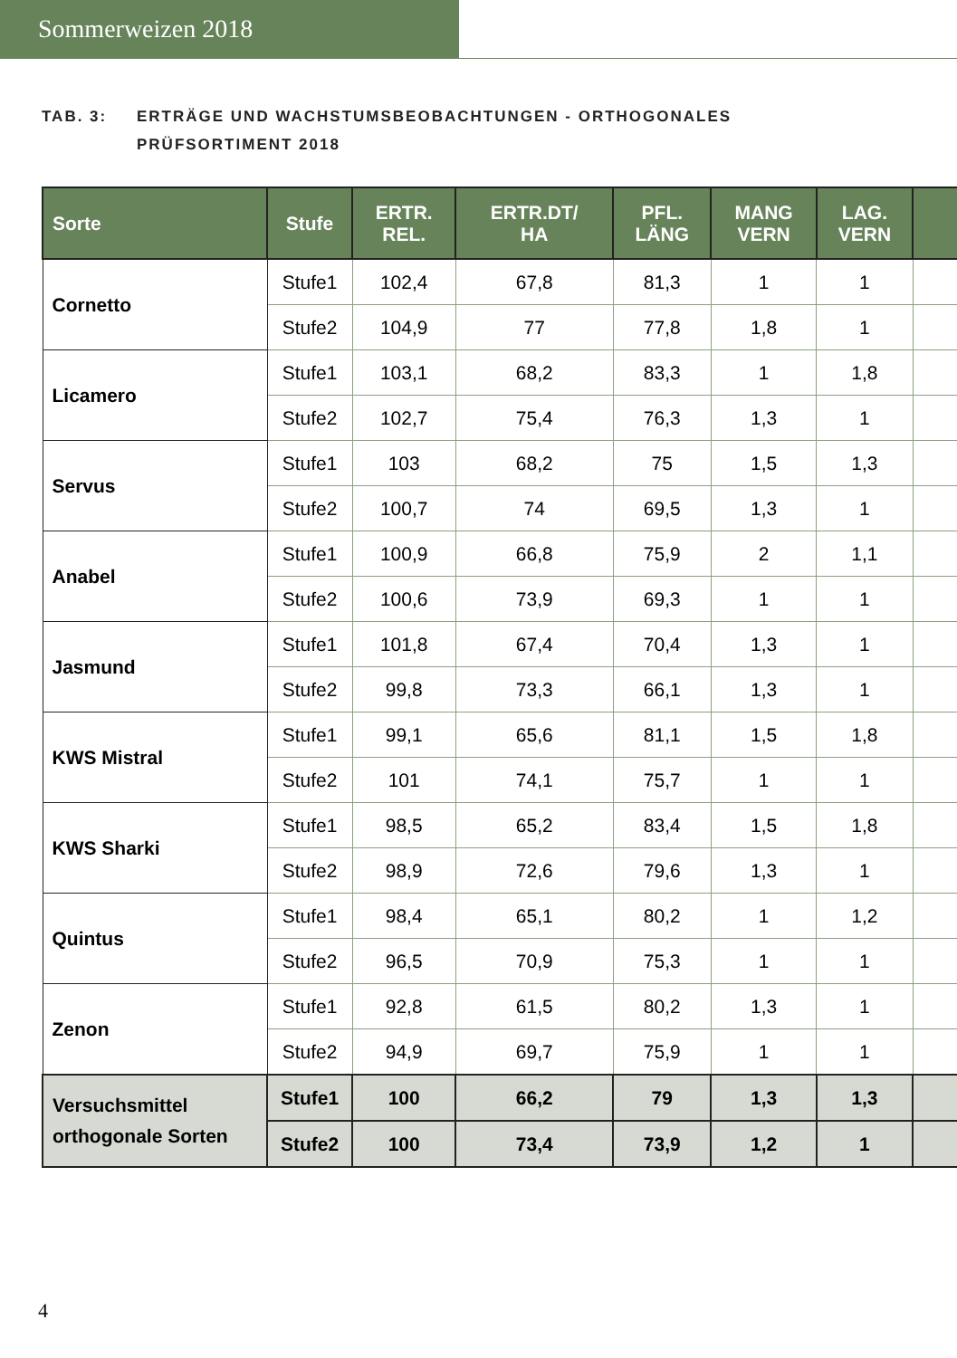Sommerweizen 2018
TAB. 3: ERTRÄGE UND WACHSTUMSBEOBACHTUNGEN - ORTHOGONALES
PRÜFSORTIMENT 2018
| Sorte | Stufe | ERTR. REL. | ERTR.DT/ HA | PFL. LÄNG | MANG VERN | LAG. VERN | |
| --- | --- | --- | --- | --- | --- | --- | --- |
| Cornetto | Stufe1 | 102,4 | 67,8 | 81,3 | 1 | 1 | |
| | Stufe2 | 104,9 | 77 | 77,8 | 1,8 | 1 | |
| Licamero | Stufe1 | 103,1 | 68,2 | 83,3 | 1 | 1,8 | |
| | Stufe2 | 102,7 | 75,4 | 76,3 | 1,3 | 1 | |
| Servus | Stufe1 | 103 | 68,2 | 75 | 1,5 | 1,3 | |
| | Stufe2 | 100,7 | 74 | 69,5 | 1,3 | 1 | |
| Anabel | Stufe1 | 100,9 | 66,8 | 75,9 | 2 | 1,1 | |
| | Stufe2 | 100,6 | 73,9 | 69,3 | 1 | 1 | |
| Jasmund | Stufe1 | 101,8 | 67,4 | 70,4 | 1,3 | 1 | |
| | Stufe2 | 99,8 | 73,3 | 66,1 | 1,3 | 1 | |
| KWS Mistral | Stufe1 | 99,1 | 65,6 | 81,1 | 1,5 | 1,8 | |
| | Stufe2 | 101 | 74,1 | 75,7 | 1 | 1 | |
| KWS Sharki | Stufe1 | 98,5 | 65,2 | 83,4 | 1,5 | 1,8 | |
| | Stufe2 | 98,9 | 72,6 | 79,6 | 1,3 | 1 | |
| Quintus | Stufe1 | 98,4 | 65,1 | 80,2 | 1 | 1,2 | |
| | Stufe2 | 96,5 | 70,9 | 75,3 | 1 | 1 | |
| Zenon | Stufe1 | 92,8 | 61,5 | 80,2 | 1,3 | 1 | |
| | Stufe2 | 94,9 | 69,7 | 75,9 | 1 | 1 | |
| Versuchsmittel orthogonale Sorten | Stufe1 | 100 | 66,2 | 79 | 1,3 | 1,3 | |
| | Stufe2 | 100 | 73,4 | 73,9 | 1,2 | 1 | |
4